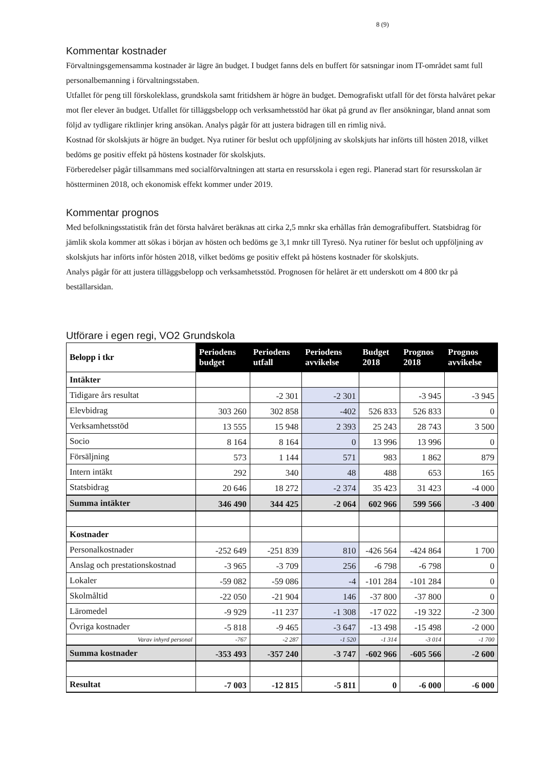8 (9)
Kommentar kostnader
Förvaltningsgemensamma kostnader är lägre än budget. I budget fanns dels en buffert för satsningar inom IT-området samt full personalbemanning i förvaltningsstaben.
Utfallet för peng till förskoleklass, grundskola samt fritidshem är högre än budget. Demografiskt utfall för det första halvåret pekar mot fler elever än budget. Utfallet för tilläggsbelopp och verksamhetsstöd har ökat på grund av fler ansökningar, bland annat som följd av tydligare riktlinjer kring ansökan. Analys pågår för att justera bidragen till en rimlig nivå.
Kostnad för skolskjuts är högre än budget. Nya rutiner för beslut och uppföljning av skolskjuts har införts till hösten 2018, vilket bedöms ge positiv effekt på höstens kostnader för skolskjuts.
Förberedelser pågår tillsammans med socialförvaltningen att starta en resursskola i egen regi. Planerad start för resursskolan är höstterminen 2018, och ekonomisk effekt kommer under 2019.
Kommentar prognos
Med befolkningsstatistik från det första halvåret beräknas att cirka 2,5 mnkr ska erhållas från demografibuffert. Statsbidrag för jämlik skola kommer att sökas i början av hösten och bedöms ge 3,1 mnkr till Tyresö. Nya rutiner för beslut och uppföljning av skolskjuts har införts inför hösten 2018, vilket bedöms ge positiv effekt på höstens kostnader för skolskjuts.
Analys pågår för att justera tilläggsbelopp och verksamhetsstöd. Prognosen för helåret är ett underskott om 4 800 tkr på beställarsidan.
Utförare i egen regi, VO2 Grundskola
| Belopp i tkr | Periodens budget | Periodens utfall | Periodens avvikelse | Budget 2018 | Prognos 2018 | Prognos avvikelse |
| --- | --- | --- | --- | --- | --- | --- |
| Intäkter | | | | | | |
| Tidigare års resultat | | -2 301 | -2 301 | | -3 945 | -3 945 |
| Elevbidrag | 303 260 | 302 858 | -402 | 526 833 | 526 833 | 0 |
| Verksamhetsstöd | 13 555 | 15 948 | 2 393 | 25 243 | 28 743 | 3 500 |
| Socio | 8 164 | 8 164 | 0 | 13 996 | 13 996 | 0 |
| Försäljning | 573 | 1 144 | 571 | 983 | 1 862 | 879 |
| Intern intäkt | 292 | 340 | 48 | 488 | 653 | 165 |
| Statsbidrag | 20 646 | 18 272 | -2 374 | 35 423 | 31 423 | -4 000 |
| Summa intäkter | 346 490 | 344 425 | -2 064 | 602 966 | 599 566 | -3 400 |
| Kostnader | | | | | | |
| Personalkostnader | -252 649 | -251 839 | 810 | -426 564 | -424 864 | 1 700 |
| Anslag och prestationskostnad | -3 965 | -3 709 | 256 | -6 798 | -6 798 | 0 |
| Lokaler | -59 082 | -59 086 | -4 | -101 284 | -101 284 | 0 |
| Skolmåltid | -22 050 | -21 904 | 146 | -37 800 | -37 800 | 0 |
| Läromedel | -9 929 | -11 237 | -1 308 | -17 022 | -19 322 | -2 300 |
| Övriga kostnader | -5 818 | -9 465 | -3 647 | -13 498 | -15 498 | -2 000 |
| Varav inhyrd personal | -767 | -2 287 | -1 520 | -1 314 | -3 014 | -1 700 |
| Summa kostnader | -353 493 | -357 240 | -3 747 | -602 966 | -605 566 | -2 600 |
| Resultat | -7 003 | -12 815 | -5 811 | 0 | -6 000 | -6 000 |